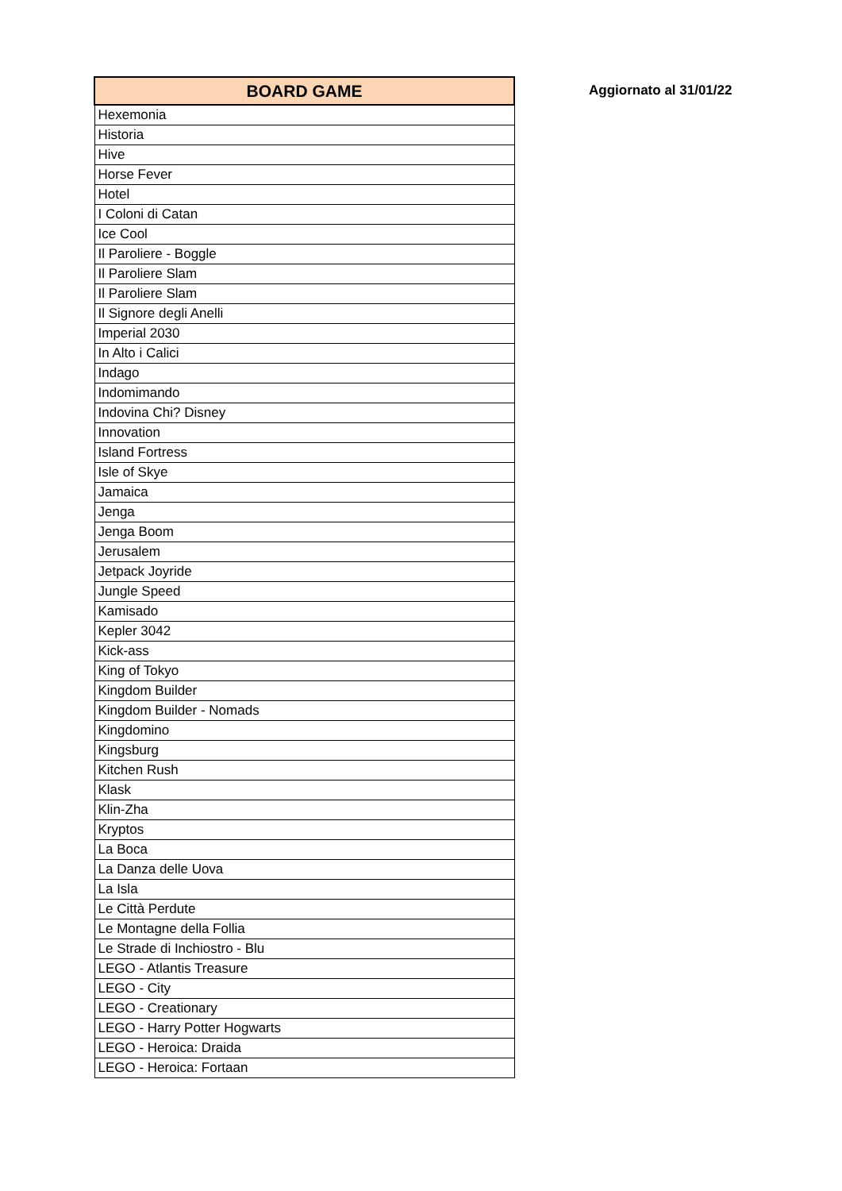| BOARD GAME |
| --- |
| Hexemonia |
| Historia |
| Hive |
| Horse Fever |
| Hotel |
| I Coloni di Catan |
| Ice Cool |
| Il Paroliere - Boggle |
| Il Paroliere Slam |
| Il Paroliere Slam |
| Il Signore degli Anelli |
| Imperial 2030 |
| In Alto i Calici |
| Indago |
| Indomimando |
| Indovina Chi? Disney |
| Innovation |
| Island Fortress |
| Isle of Skye |
| Jamaica |
| Jenga |
| Jenga Boom |
| Jerusalem |
| Jetpack Joyride |
| Jungle Speed |
| Kamisado |
| Kepler 3042 |
| Kick-ass |
| King of Tokyo |
| Kingdom Builder |
| Kingdom Builder - Nomads |
| Kingdomino |
| Kingsburg |
| Kitchen Rush |
| Klask |
| Klin-Zha |
| Kryptos |
| La Boca |
| La Danza delle Uova |
| La Isla |
| Le Città Perdute |
| Le Montagne della Follia |
| Le Strade di Inchiostro - Blu |
| LEGO - Atlantis Treasure |
| LEGO - City |
| LEGO - Creationary |
| LEGO - Harry Potter Hogwarts |
| LEGO - Heroica: Draida |
| LEGO - Heroica: Fortaan |
Aggiornato al 31/01/22